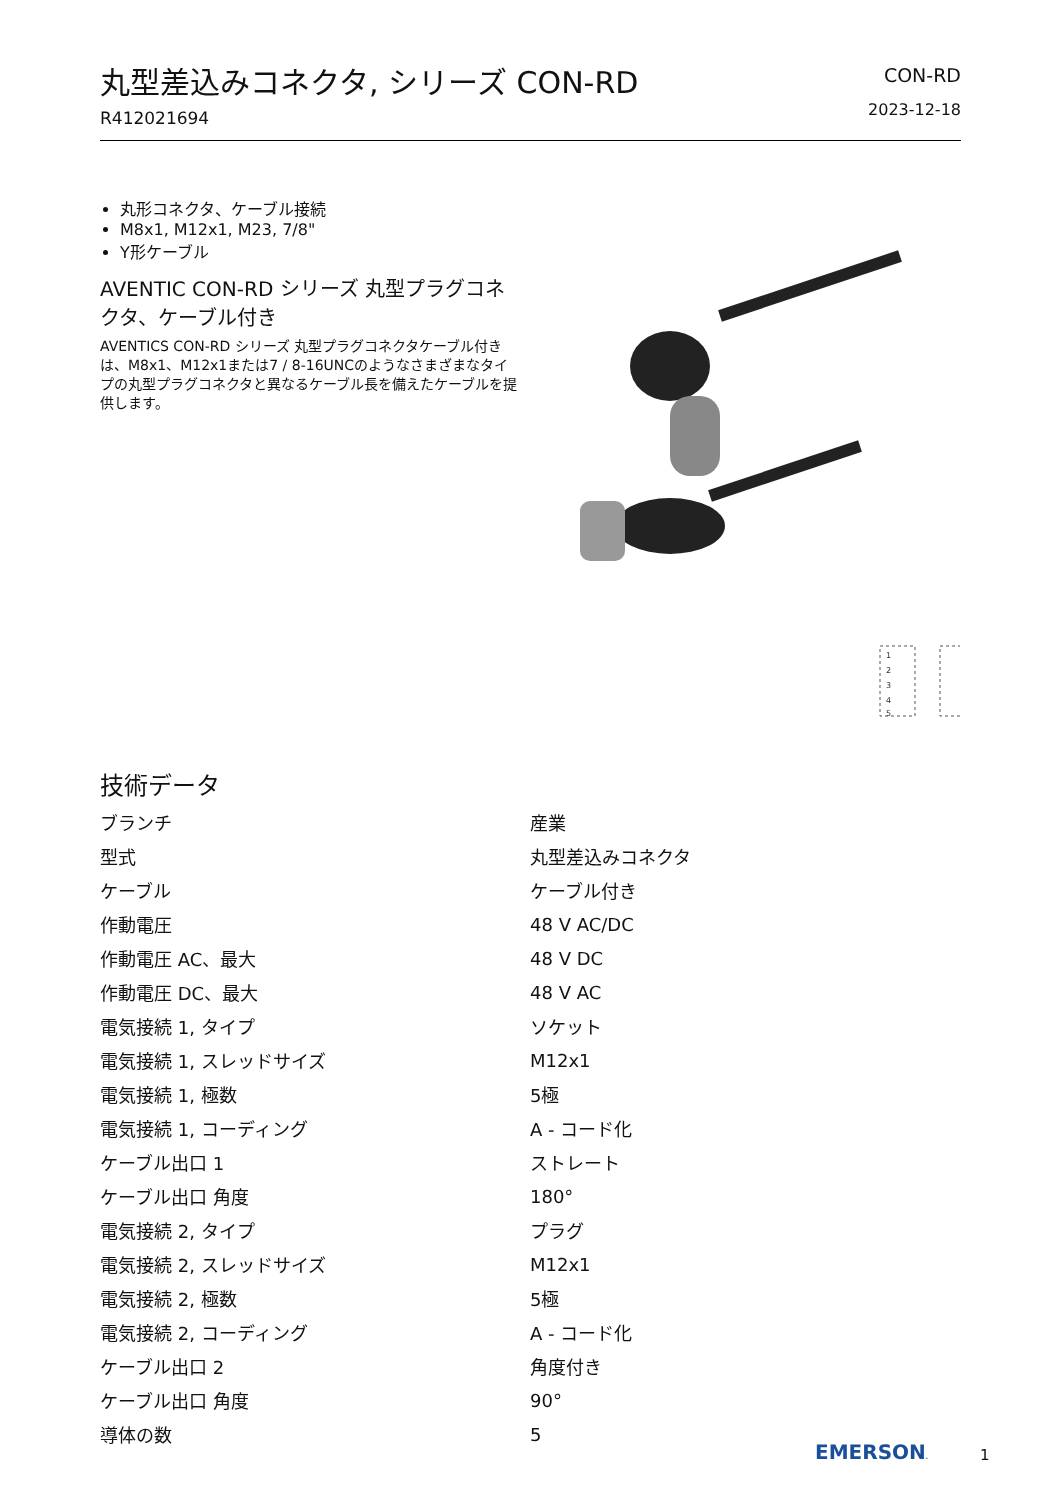丸型差込みコネクタ, シリーズ CON-RD
R412021694
CON-RD
2023-12-18
丸形コネクタ、ケーブル接続
M8x1, M12x1, M23, 7/8"
Y形ケーブル
AVENTIC CON-RD シリーズ 丸型プラグコネクタ、ケーブル付き
AVENTICS CON-RD シリーズ 丸型プラグコネクタケーブル付きは、M8x1、M12x1または7 / 8-16UNCのようなさまざまなタイプの丸型プラグコネクタと異なるケーブル長を備えたケーブルを提供します。
1
2
3
4
5
技術データ
| ブランチ | 産業 |
| 型式 | 丸型差込みコネクタ |
| ケーブル | ケーブル付き |
| 作動電圧 | 48 V AC/DC |
| 作動電圧 AC、最大 | 48 V DC |
| 作動電圧 DC、最大 | 48 V AC |
| 電気接続 1, タイプ | ソケット |
| 電気接続 1, スレッドサイズ | M12x1 |
| 電気接続 1, 極数 | 5極 |
| 電気接続 1, コーディング | A - コード化 |
| ケーブル出口 1 | ストレート |
| ケーブル出口 角度 | 180° |
| 電気接続 2, タイプ | プラグ |
| 電気接続 2, スレッドサイズ | M12x1 |
| 電気接続 2, 極数 | 5極 |
| 電気接続 2, コーディング | A - コード化 |
| ケーブル出口 2 | 角度付き |
| ケーブル出口 角度 | 90° |
| 導体の数 | 5 |
EMERSON. 1